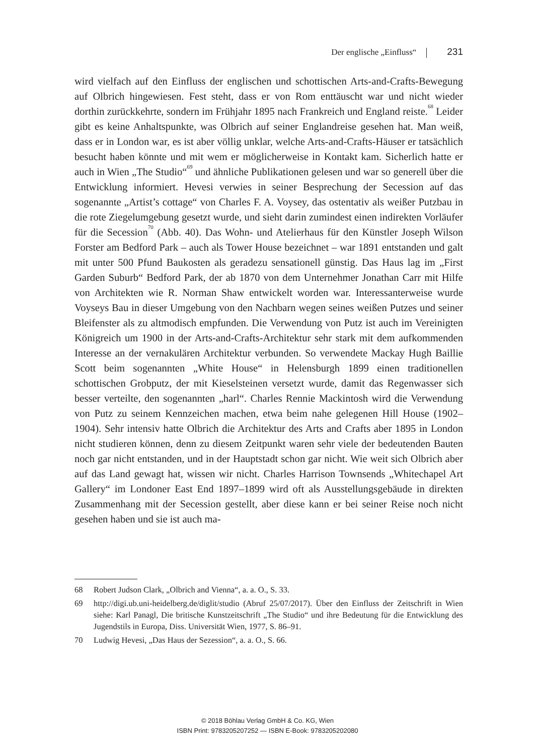Der englische „Einfluss“ 231
wird vielfach auf den Einfluss der englischen und schottischen Arts-and-Crafts-Bewegung auf Olbrich hingewiesen. Fest steht, dass er von Rom enttäuscht war und nicht wieder dorthin zurückkehrte, sondern im Frühjahr 1895 nach Frankreich und England reiste.<sup>68</sup> Leider gibt es keine Anhaltspunkte, was Olbrich auf seiner Englandreise gesehen hat. Man weiß, dass er in London war, es ist aber völlig unklar, welche Arts-and-Crafts-Häuser er tatsächlich besucht haben könnte und mit wem er möglicherweise in Kontakt kam. Sicherlich hatte er auch in Wien „The Studio“<sup>69</sup> und ähnliche Publikationen gelesen und war so generell über die Entwicklung informiert. Hevesi verwies in seiner Besprechung der Secession auf das sogenannte „Artist’s cottage“ von Charles F. A. Voysey, das ostentativ als weißer Putzbau in die rote Ziegelumgebung gesetzt wurde, und sieht darin zumindest einen indirekten Vorläufer für die Secession<sup>70</sup> (Abb. 40). Das Wohn- und Atelierhaus für den Künstler Joseph Wilson Forster am Bedford Park – auch als Tower House bezeichnet – war 1891 entstanden und galt mit unter 500 Pfund Baukosten als geradezu sensationell günstig. Das Haus lag im „First Garden Suburb“ Bedford Park, der ab 1870 von dem Unternehmer Jonathan Carr mit Hilfe von Architekten wie R. Norman Shaw entwickelt worden war. Interessanterweise wurde Voyseys Bau in dieser Umgebung von den Nachbarn wegen seines weißen Putzes und seiner Bleifenster als zu altmodisch empfunden. Die Verwendung von Putz ist auch im Vereinigten Königreich um 1900 in der Arts-and-Crafts-Architektur sehr stark mit dem aufkommenden Interesse an der vernakulären Architektur verbunden. So verwendete Mackay Hugh Baillie Scott beim sogenannten „White House“ in Helensburgh 1899 einen traditionellen schottischen Grobputz, der mit Kieselsteinen versetzt wurde, damit das Regenwasser sich besser verteilte, den sogenannten „harl“. Charles Rennie Mackintosh wird die Verwendung von Putz zu seinem Kennzeichen machen, etwa beim nahe gelegenen Hill House (1902–1904). Sehr intensiv hatte Olbrich die Architektur des Arts and Crafts aber 1895 in London nicht studieren können, denn zu diesem Zeitpunkt waren sehr viele der bedeutenden Bauten noch gar nicht entstanden, und in der Hauptstadt schon gar nicht. Wie weit sich Olbrich aber auf das Land gewagt hat, wissen wir nicht. Charles Harrison Townsends „Whitechapel Art Gallery“ im Londoner East End 1897–1899 wird oft als Ausstellungsgebäude in direkten Zusammenhang mit der Secession gestellt, aber diese kann er bei seiner Reise noch nicht gesehen haben und sie ist auch ma-
68 Robert Judson Clark, „Olbrich and Vienna“, a. a. O., S. 33.
69 http://digi.ub.uni-heidelberg.de/diglit/studio (Abruf 25/07/2017). Über den Einfluss der Zeitschrift in Wien siehe: Karl Panagl, Die britische Kunstzeitschrift „The Studio“ und ihre Bedeutung für die Entwicklung des Jugendstils in Europa, Diss. Universität Wien, 1977, S. 86–91.
70 Ludwig Hevesi, „Das Haus der Sezession“, a. a. O., S. 66.
© 2018 Böhlau Verlag GmbH & Co. KG, Wien
ISBN Print: 9783205207252 — ISBN E-Book: 9783205202080